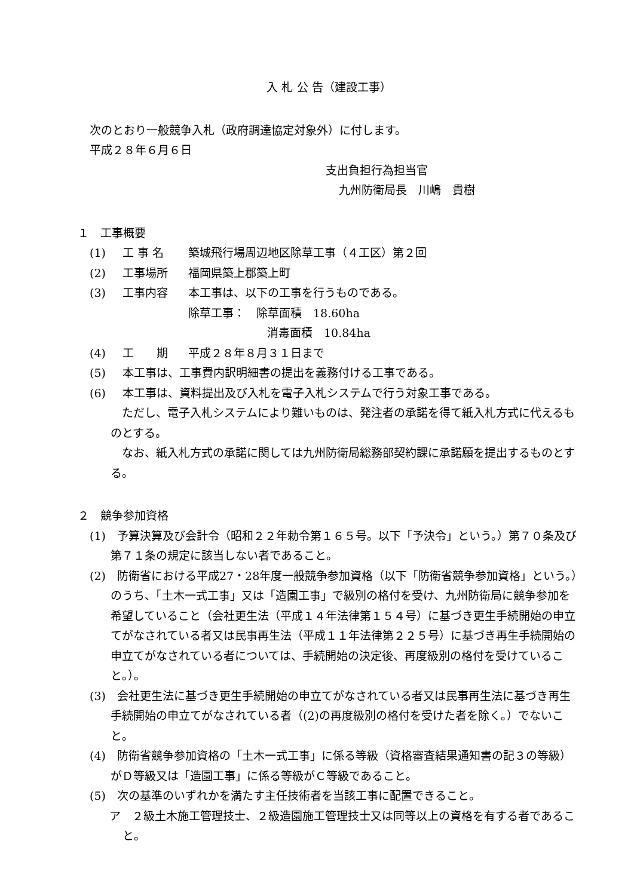入 札 公 告（建設工事）
次のとおり一般競争入札（政府調達協定対象外）に付します。
平成２８年６月６日
支出負担行為担当官
九州防衛局長　川嶋　貴樹
１　工事概要
(1) 工 事 名 築城飛行場周辺地区除草工事（４工区）第２回
(2) 工事場所 福岡県築上郡築上町
(3) 工事内容 本工事は、以下の工事を行うものである。
除草工事：　除草面積　18.60ha
消毒面積　10.84ha
(4) 工　　期 平成２８年８月３１日まで
(5) 本工事は、工事費内訳明細書の提出を義務付ける工事である。
(6) 本工事は、資料提出及び入札を電子入札システムで行う対象工事である。
　ただし、電子入札システムにより難いものは、発注者の承諾を得て紙入札方式に代えるものとする。
　なお、紙入札方式の承諾に関しては九州防衛局総務部契約課に承諾願を提出するものとする。
２　競争参加資格
(1)　予算決算及び会計令（昭和２２年勅令第１６５号。以下「予決令」という。）第７０条及び第７１条の規定に該当しない者であること。
(2)　防衛省における平成27・28年度一般競争参加資格（以下「防衛省競争参加資格」という。）のうち、「土木一式工事」又は「造園工事」で級別の格付を受け、九州防衛局に競争参加を希望していること（会社更生法（平成１４年法律第１５４号）に基づき更生手続開始の申立てがなされている者又は民事再生法（平成１１年法律第２２５号）に基づき再生手続開始の申立てがなされている者については、手続開始の決定後、再度級別の格付を受けていること。）。
(3)　会社更生法に基づき更生手続開始の申立てがなされている者又は民事再生法に基づき再生手続開始の申立てがなされている者（(2)の再度級別の格付を受けた者を除く。）でないこと。
(4)　防衛省競争参加資格の「土木一式工事」に係る等級（資格審査結果通知書の記３の等級）がＤ等級又は「造園工事」に係る等級がＣ等級であること。
(5)　次の基準のいずれかを満たす主任技術者を当該工事に配置できること。
ア　２級土木施工管理技士、２級造園施工管理技士又は同等以上の資格を有する者であること。